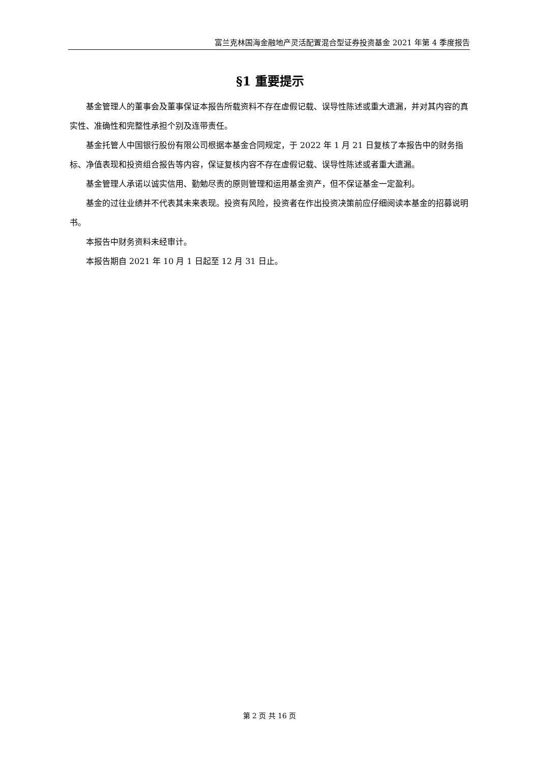富兰克林国海金融地产灵活配置混合型证券投资基金 2021 年第 4 季度报告
§1 重要提示
基金管理人的董事会及董事保证本报告所载资料不存在虚假记载、误导性陈述或重大遗漏，并对其内容的真实性、准确性和完整性承担个别及连带责任。
基金托管人中国银行股份有限公司根据本基金合同规定，于 2022 年 1 月 21 日复核了本报告中的财务指标、净值表现和投资组合报告等内容，保证复核内容不存在虚假记载、误导性陈述或者重大遗漏。
基金管理人承诺以诚实信用、勤勉尽责的原则管理和运用基金资产，但不保证基金一定盈利。
基金的过往业绩并不代表其未来表现。投资有风险，投资者在作出投资决策前应仔细阅读本基金的招募说明书。
本报告中财务资料未经审计。
本报告期自 2021 年 10 月 1 日起至 12 月 31 日止。
第 2 页 共 16 页